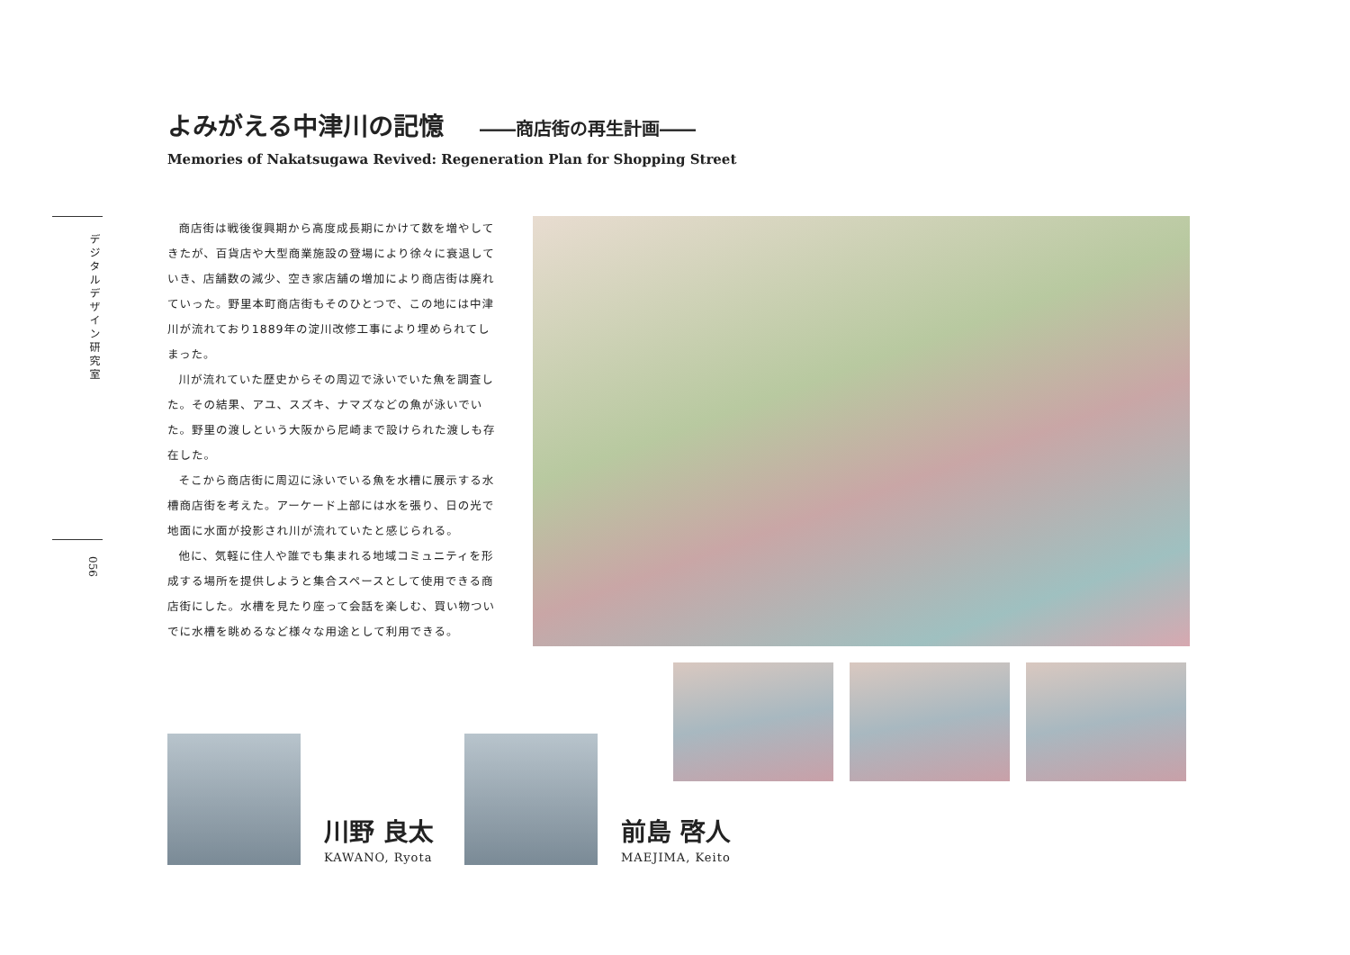デジタルデザイン研究室
056
よみがえる中津川の記憶 ――商店街の再生計画――
Memories of Nakatsugawa Revived: Regeneration Plan for Shopping Street
商店街は戦後復興期から高度成長期にかけて数を増やしてきたが、百貨店や大型商業施設の登場により徐々に衰退していき、店舗数の減少、空き家店舗の増加により商店街は廃れていった。野里本町商店街もそのひとつで、この地には中津川が流れており1889年の淀川改修工事により埋められてしまった。
川が流れていた歴史からその周辺で泳いでいた魚を調査した。その結果、アユ、スズキ、ナマズなどの魚が泳いでいた。野里の渡しという大阪から尼崎まで設けられた渡しも存在した。
そこから商店街に周辺に泳いでいる魚を水槽に展示する水槽商店街を考えた。アーケード上部には水を張り、日の光で地面に水面が投影され川が流れていたと感じられる。
他に、気軽に住人や誰でも集まれる地域コミュニティを形成する場所を提供しようと集合スペースとして使用できる商店街にした。水槽を見たり座って会話を楽しむ、買い物ついでに水槽を眺めるなど様々な用途として利用できる。
川野 良太
KAWANO, Ryota
前島 啓人
MAEJIMA, Keito